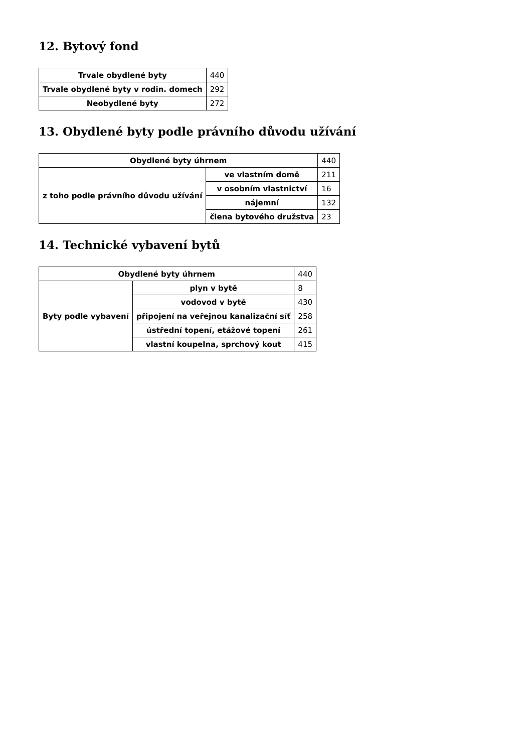12. Bytový fond
| Trvale obydlené byty | 440 |
| Trvale obydlené byty v rodin. domech | 292 |
| Neobydlené byty | 272 |
13. Obydlené byty podle právního důvodu užívání
| Obydlené byty úhrnem | | 440 |
| z toho podle právního důvodu užívání | ve vlastním domě | 211 |
| | v osobním vlastnictví | 16 |
| | nájemní | 132 |
| | člena bytového družstva | 23 |
14. Technické vybavení bytů
| Obydlené byty úhrnem | | 440 |
| Byty podle vybavení | plyn v bytě | 8 |
| | vodovod v bytě | 430 |
| | připojení na veřejnou kanalizační síť | 258 |
| | ústřední topení, etážové topení | 261 |
| | vlastní koupelna, sprchový kout | 415 |